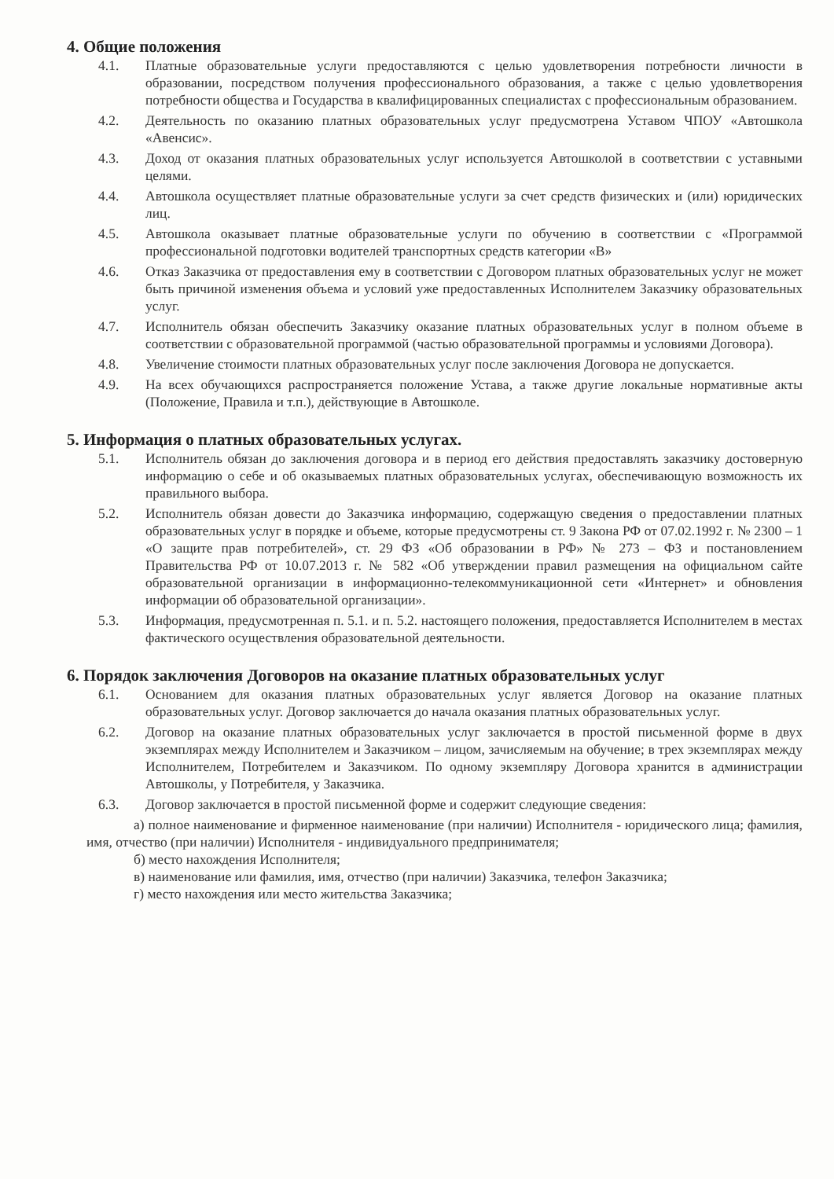4. Общие положения
4.1. Платные образовательные услуги предоставляются с целью удовлетворения потребности личности в образовании, посредством получения профессионального образования, а также с целью удовлетворения потребности общества и Государства в квалифицированных специалистах с профессиональным образованием.
4.2. Деятельность по оказанию платных образовательных услуг предусмотрена Уставом ЧПОУ «Автошкола «Авенсис».
4.3. Доход от оказания платных образовательных услуг используется Автошколой в соответствии с уставными целями.
4.4. Автошкола осуществляет платные образовательные услуги за счет средств физических и (или) юридических лиц.
4.5. Автошкола оказывает платные образовательные услуги по обучению в соответствии с «Программой профессиональной подготовки водителей транспортных средств категории «В»
4.6. Отказ Заказчика от предоставления ему в соответствии с Договором платных образовательных услуг не может быть причиной изменения объема и условий уже предоставленных Исполнителем Заказчику образовательных услуг.
4.7. Исполнитель обязан обеспечить Заказчику оказание платных образовательных услуг в полном объеме в соответствии с образовательной программой (частью образовательной программы и условиями Договора).
4.8. Увеличение стоимости платных образовательных услуг после заключения Договора не допускается.
4.9. На всех обучающихся распространяется положение Устава, а также другие локальные нормативные акты (Положение, Правила и т.п.), действующие в Автошколе.
5. Информация о платных образовательных услугах.
5.1. Исполнитель обязан до заключения договора и в период его действия предоставлять заказчику достоверную информацию о себе и об оказываемых платных образовательных услугах, обеспечивающую возможность их правильного выбора.
5.2. Исполнитель обязан довести до Заказчика информацию, содержащую сведения о предоставлении платных образовательных услуг в порядке и объеме, которые предусмотрены ст. 9 Закона РФ от 07.02.1992 г. № 2300 – 1 «О защите прав потребителей», ст. 29 ФЗ «Об образовании в РФ» № 273 – ФЗ и постановлением Правительства РФ от 10.07.2013 г. № 582 «Об утверждении правил размещения на официальном сайте образовательной организации в информационно-телекоммуникационной сети «Интернет» и обновления информации об образовательной организации».
5.3. Информация, предусмотренная п. 5.1. и п. 5.2. настоящего положения, предоставляется Исполнителем в местах фактического осуществления образовательной деятельности.
6. Порядок заключения Договоров на оказание платных образовательных услуг
6.1. Основанием для оказания платных образовательных услуг является Договор на оказание платных образовательных услуг. Договор заключается до начала оказания платных образовательных услуг.
6.2. Договор на оказание платных образовательных услуг заключается в простой письменной форме в двух экземплярах между Исполнителем и Заказчиком – лицом, зачисляемым на обучение; в трех экземплярах между Исполнителем, Потребителем и Заказчиком. По одному экземпляру Договора хранится в администрации Автошколы, у Потребителя, у Заказчика.
6.3. Договор заключается в простой письменной форме и содержит следующие сведения:
а) полное наименование и фирменное наименование (при наличии) Исполнителя - юридического лица; фамилия, имя, отчество (при наличии) Исполнителя - индивидуального предпринимателя;
б) место нахождения Исполнителя;
в) наименование или фамилия, имя, отчество (при наличии) Заказчика, телефон Заказчика;
г) место нахождения или место жительства Заказчика;